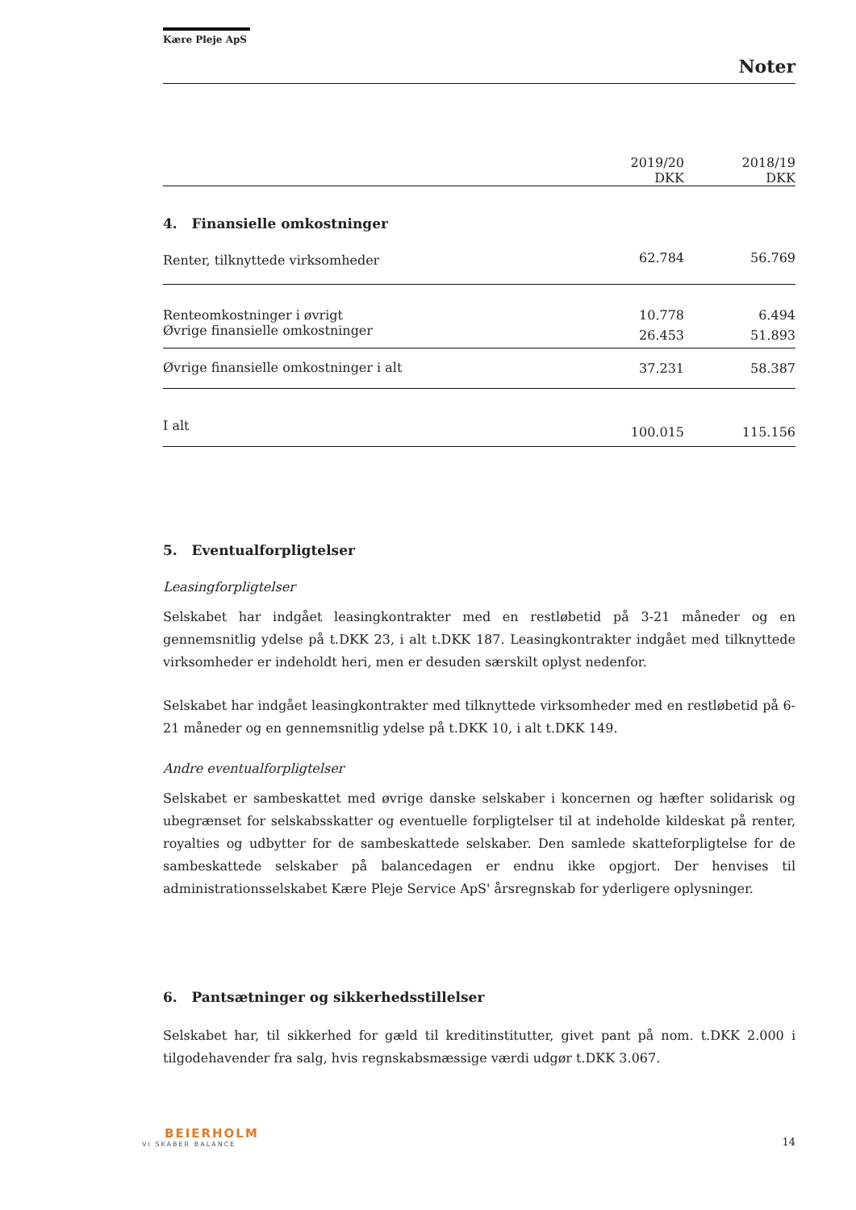Kære Pleje ApS
Noter
| | 2019/20 DKK | | 2018/19 DKK |
| --- | --- | --- | --- |
| 4. Finansielle omkostninger | | | |
| Renter, tilknyttede virksomheder | 62.784 | | 56.769 |
| Renteomkostninger i øvrigt | 10.778 | | 6.494 |
| Øvrige finansielle omkostninger | 26.453 | | 51.893 |
| Øvrige finansielle omkostninger i alt | 37.231 | | 58.387 |
| I alt | 100.015 | | 115.156 |
5. Eventualforpligtelser
Leasingforpligtelser
Selskabet har indgået leasingkontrakter med en restløbetid på 3-21 måneder og en gennemsnitlig ydelse på t.DKK 23, i alt t.DKK 187. Leasingkontrakter indgået med tilknyttede virksomheder er indeholdt heri, men er desuden særskilt oplyst nedenfor.
Selskabet har indgået leasingkontrakter med tilknyttede virksomheder med en restløbetid på 6-21 måneder og en gennemsnitlig ydelse på t.DKK 10, i alt t.DKK 149.
Andre eventualforpligtelser
Selskabet er sambeskattet med øvrige danske selskaber i koncernen og hæfter solidarisk og ubegrænset for selskabsskatter og eventuelle forpligtelser til at indeholde kildeskat på renter, royalties og udbytter for de sambeskattede selskaber. Den samlede skatteforpligtelse for de sambeskattede selskaber på balancedagen er endnu ikke opgjort. Der henvises til administrationsselskabet Kære Pleje Service ApS' årsregnskab for yderligere oplysninger.
6. Pantsætninger og sikkerhedsstillelser
Selskabet har, til sikkerhed for gæld til kreditinstitutter, givet pant på nom. t.DKK 2.000 i tilgodehavender fra salg, hvis regnskabsmæssige værdi udgør t.DKK 3.067.
BEIERHOLM
VI SKABER BALANCE
14